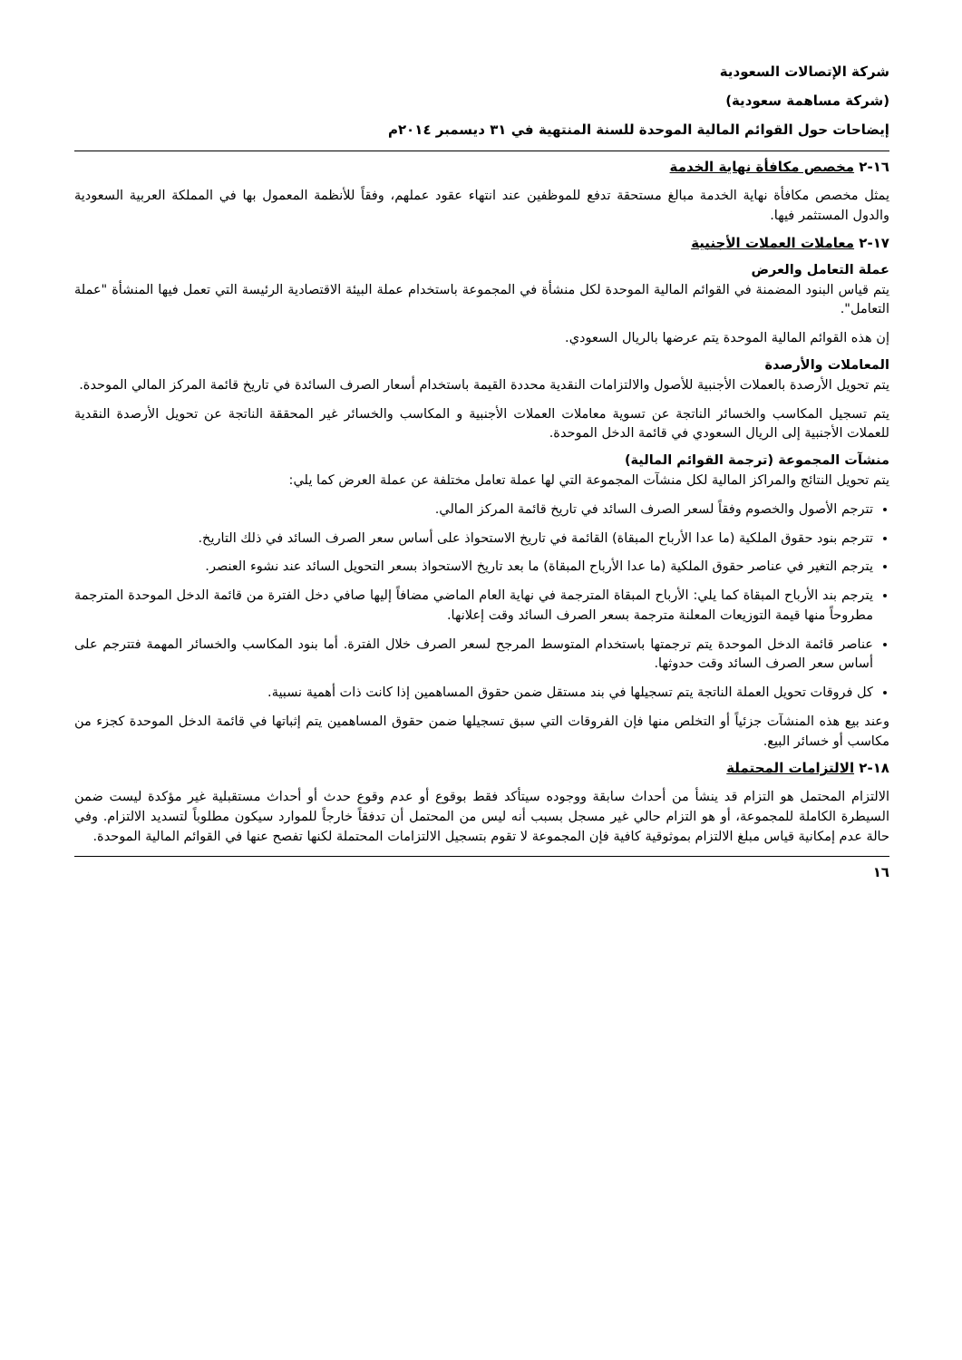شركة الإتصالات السعودية
(شركة مساهمة سعودية)
إيضاحات حول القوائم المالية الموحدة للسنة المنتهية في ٣١ ديسمبر ٢٠١٤م
١٦-٢ مخصص مكافأة نهاية الخدمة
يمثل مخصص مكافأة نهاية الخدمة مبالغ مستحقة تدفع للموظفين عند انتهاء عقود عملهم، وفقاً للأنظمة المعمول بها في المملكة العربية السعودية والدول المستثمر فيها.
١٧-٢ معاملات العملات الأجنبية
عملة التعامل والعرض
يتم قياس البنود المضمنة في القوائم المالية الموحدة لكل منشأة في المجموعة باستخدام عملة البيئة الاقتصادية الرئيسة التي تعمل فيها المنشأة "عملة التعامل".
إن هذه القوائم المالية الموحدة يتم عرضها بالريال السعودي.
المعاملات والأرصدة
يتم تحويل الأرصدة بالعملات الأجنبية للأصول والالتزامات النقدية محددة القيمة باستخدام أسعار الصرف السائدة في تاريخ قائمة المركز المالي الموحدة.
يتم تسجيل المكاسب والخسائر الناتجة عن تسوية معاملات العملات الأجنبية و المكاسب والخسائر غير المحققة الناتجة عن تحويل الأرصدة النقدية للعملات الأجنبية إلى الريال السعودي في قائمة الدخل الموحدة.
منشآت المجموعة (ترجمة القوائم المالية)
يتم تحويل النتائج والمراكز المالية لكل منشآت المجموعة التي لها عملة تعامل مختلفة عن عملة العرض كما يلي:
تترجم الأصول والخصوم وفقاً لسعر الصرف السائد في تاريخ قائمة المركز المالي.
تترجم بنود حقوق الملكية (ما عدا الأرباح المبقاة) القائمة في تاريخ الاستحواذ على أساس سعر الصرف السائد في ذلك التاريخ.
يترجم التغير في عناصر حقوق الملكية (ما عدا الأرباح المبقاة) ما بعد تاريخ الاستحواذ بسعر التحويل السائد عند نشوء العنصر.
يترجم بند الأرباح المبقاة كما يلي: الأرباح المبقاة المترجمة في نهاية العام الماضي مضافاً إليها صافي دخل الفترة من قائمة الدخل الموحدة المترجمة مطروحاً منها قيمة التوزيعات المعلنة مترجمة بسعر الصرف السائد وقت إعلانها.
عناصر قائمة الدخل الموحدة يتم ترجمتها باستخدام المتوسط المرجح لسعر الصرف خلال الفترة. أما بنود المكاسب والخسائر المهمة فتترجم على أساس سعر الصرف السائد وقت حدوثها.
كل فروقات تحويل العملة الناتجة يتم تسجيلها في بند مستقل ضمن حقوق المساهمين إذا كانت ذات أهمية نسبية.
وعند بيع هذه المنشآت جزئياً أو التخلص منها فإن الفروقات التي سبق تسجيلها ضمن حقوق المساهمين يتم إثباتها في قائمة الدخل الموحدة كجزء من مكاسب أو خسائر البيع.
١٨-٢ الالتزامات المحتملة
الالتزام المحتمل هو التزام قد ينشأ من أحداث سابقة ووجوده سيتأكد فقط بوقوع أو عدم وقوع حدث أو أحداث مستقبلية غير مؤكدة ليست ضمن السيطرة الكاملة للمجموعة، أو هو التزام حالي غير مسجل بسبب أنه ليس من المحتمل أن تدفقاً خارجاً للموارد سيكون مطلوباً لتسديد الالتزام. وفي حالة عدم إمكانية قياس مبلغ الالتزام بموثوقية كافية فإن المجموعة لا تقوم بتسجيل الالتزامات المحتملة لكنها تفصح عنها في القوائم المالية الموحدة.
١٦